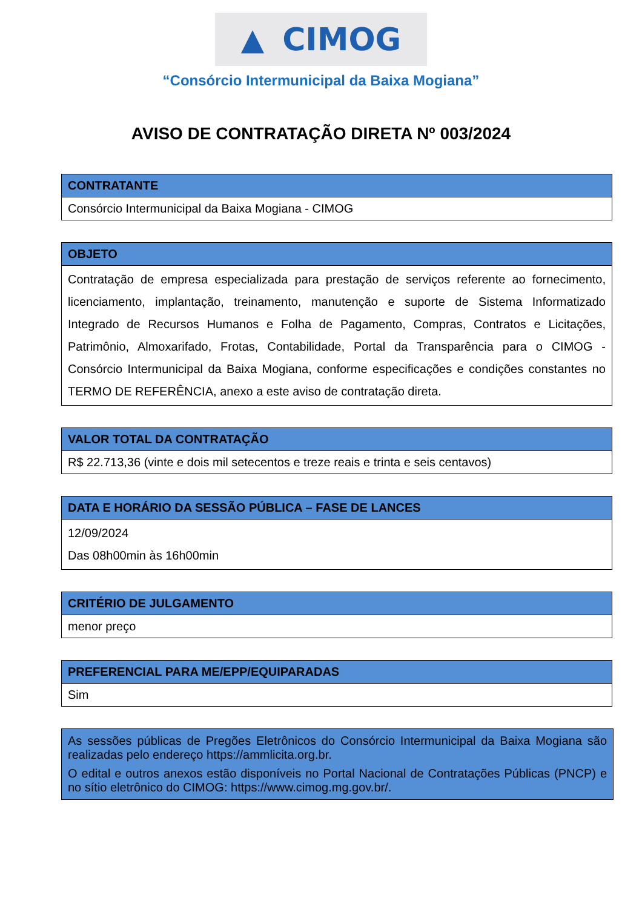▲ CIMOG
“Consórcio Intermunicipal da Baixa Mogiana”
AVISO DE CONTRATAÇÃO DIRETA Nº 003/2024
| CONTRATANTE |
| --- |
| Consórcio Intermunicipal da Baixa Mogiana - CIMOG |
| OBJETO |
| --- |
| Contratação de empresa especializada para prestação de serviços referente ao fornecimento, licenciamento, implantação, treinamento, manutenção e suporte de Sistema Informatizado Integrado de Recursos Humanos e Folha de Pagamento, Compras, Contratos e Licitações, Patrimônio, Almoxarifado, Frotas, Contabilidade, Portal da Transparência para o CIMOG - Consórcio Intermunicipal da Baixa Mogiana, conforme especificações e condições constantes no TERMO DE REFERÊNCIA, anexo a este aviso de contratação direta. |
| VALOR TOTAL DA CONTRATAÇÃO |
| --- |
| R$ 22.713,36 (vinte e dois mil setecentos e treze reais e trinta e seis centavos) |
| DATA E HORÁRIO DA SESSÃO PÚBLICA – FASE DE LANCES |
| --- |
| 12/09/2024 Das 08h00min às 16h00min |
| CRITÉRIO DE JULGAMENTO |
| --- |
| menor preço |
| PREFERENCIAL PARA ME/EPP/EQUIPARADAS |
| --- |
| Sim |
As sessões públicas de Pregões Eletrônicos do Consórcio Intermunicipal da Baixa Mogiana são realizadas pelo endereço https://ammlicita.org.br.
O edital e outros anexos estão disponíveis no Portal Nacional de Contratações Públicas (PNCP) e no sítio eletrônico do CIMOG: https://www.cimog.mg.gov.br/.